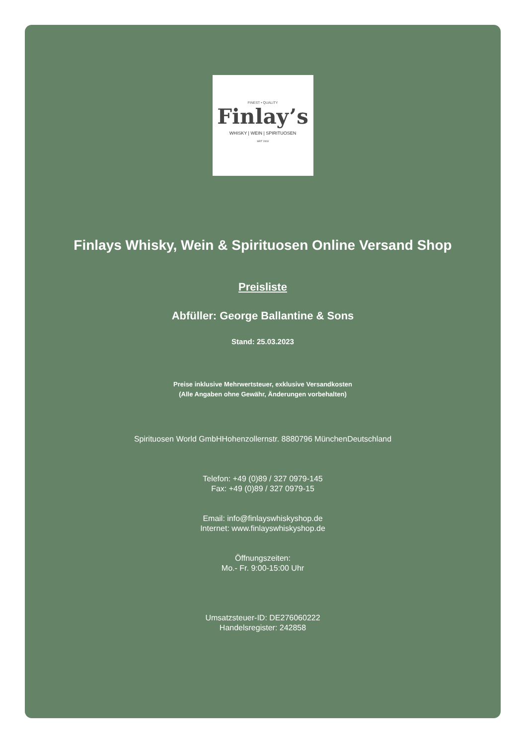FINEST • QUALITY
Finlay’s
WHISKY | WEIN | SPIRITUOSEN
SEIT 2003
Finlays Whisky, Wein & Spirituosen Online Versand Shop
Preisliste
Abfüller: George Ballantine & Sons
Stand: 25.03.2023
Preise inklusive Mehrwertsteuer, exklusive Versandkosten
(Alle Angaben ohne Gewähr, Änderungen vorbehalten)
Spirituosen World GmbHHohenzollernstr. 8880796 MünchenDeutschland
Telefon: +49 (0)89 / 327 0979-145
Fax: +49 (0)89 / 327 0979-15
Email: info@finlayswhiskyshop.de
Internet: www.finlayswhiskyshop.de
Öffnungszeiten:
Mo.- Fr. 9:00-15:00 Uhr
Umsatzsteuer-ID: DE276060222
Handelsregister: 242858